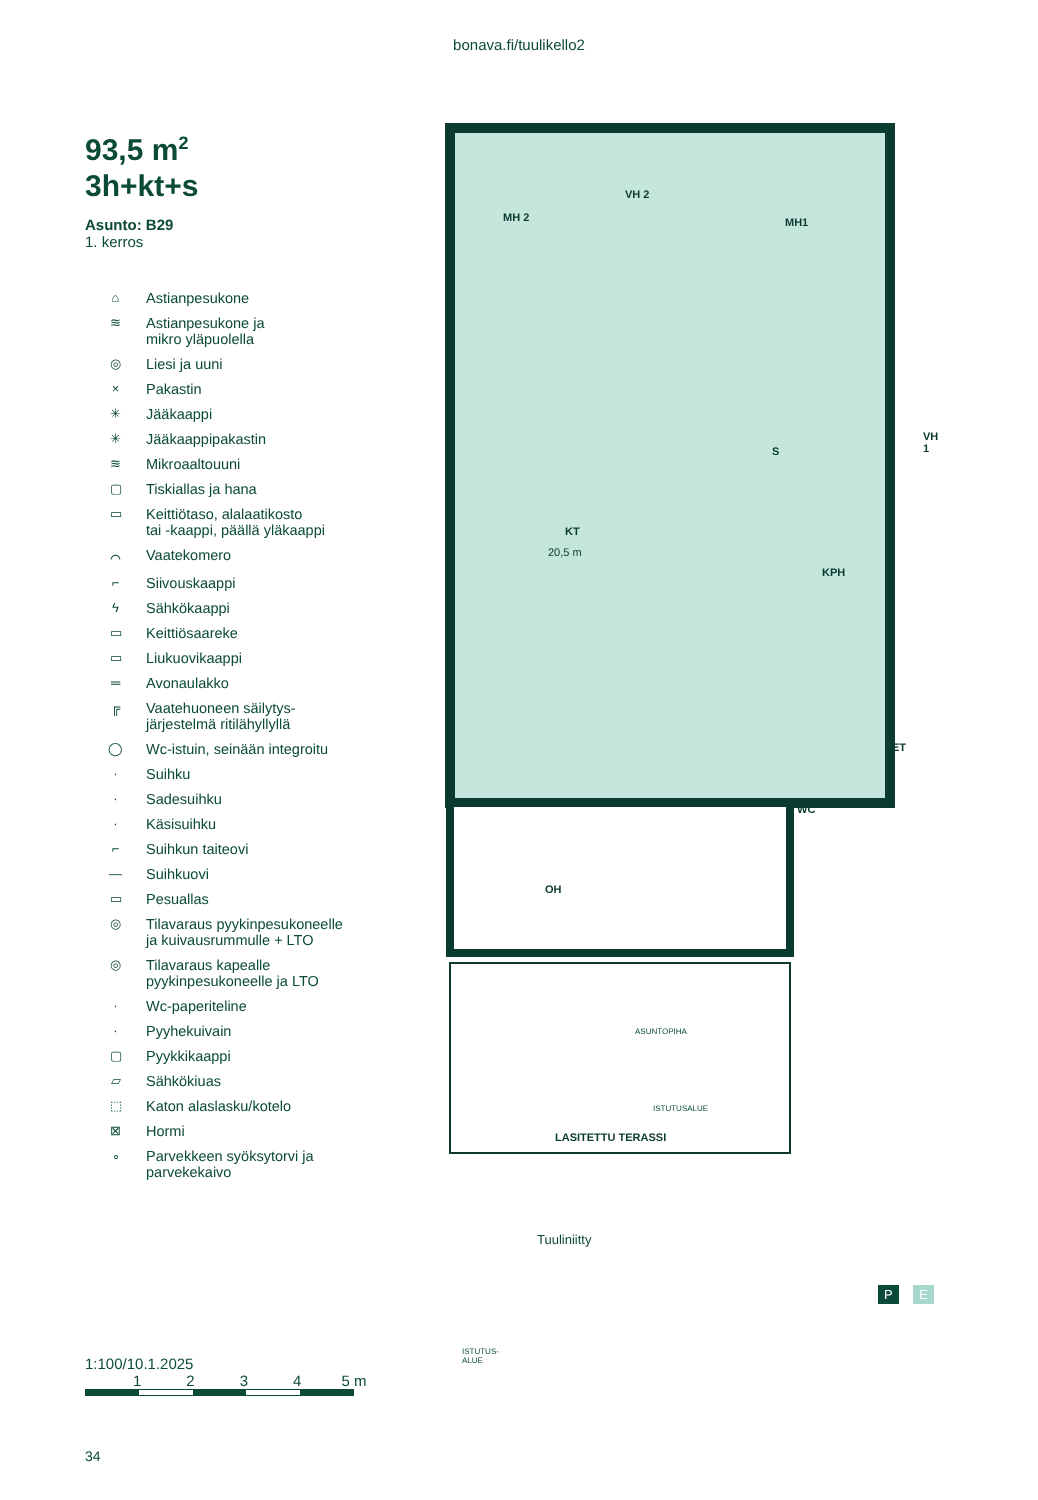bonava.fi/tuulikello2
93,5 m<sup>2</sup>
3h+kt+s
Asunto: B29
1. kerros
⌂ Astianpesukone
≋ Astianpesukone ja
mikro yläpuolella
◎ Liesi ja uuni
× Pakastin
✳ Jääkaappi
✳ Jääkaappipakastin
≋ Mikroaaltouuni
▢ Tiskiallas ja hana
▭ Keittiötaso, alalaatikosto
tai -kaappi, päällä yläkaappi
⌒ Vaatekomero
⌐ Siivouskaappi
ϟ Sähkökaappi
▭ Keittiösaareke
▭ Liukuovikaappi
═ Avonaulakko
╔ Vaatehuoneen säilytys-
järjestelmä ritilähyllyllä
◯ Wc-istuin, seinään integroitu
· Suihku
· Sadesuihku
· Käsisuihku
⌐ Suihkun taiteovi
— Suihkuovi
▭ Pesuallas
◎ Tilavaraus pyykinpesukoneelle
ja kuivausrummulle + LTO
◎ Tilavaraus kapealle
pyykinpesukoneelle ja LTO
· Wc-paperiteline
· Pyyhekuivain
▢ Pyykkikaappi
▱ Sähkökiuas
⬚ Katon alaslasku/kotelo
⊠ Hormi
∘ Parvekkeen syöksytorvi ja
parvekekaivo
1:100/10.1.2025
1234 5 m
MH 2
VH 2
MH1
S
VH 1
KT
20,5 m
KPH
ET
WC
OH
LASITETTU TERASSI
ISTUTUS-
ALUE
ASUNTOPIHA
ISTUTUSALUE
Tuuliniitty
P E
34